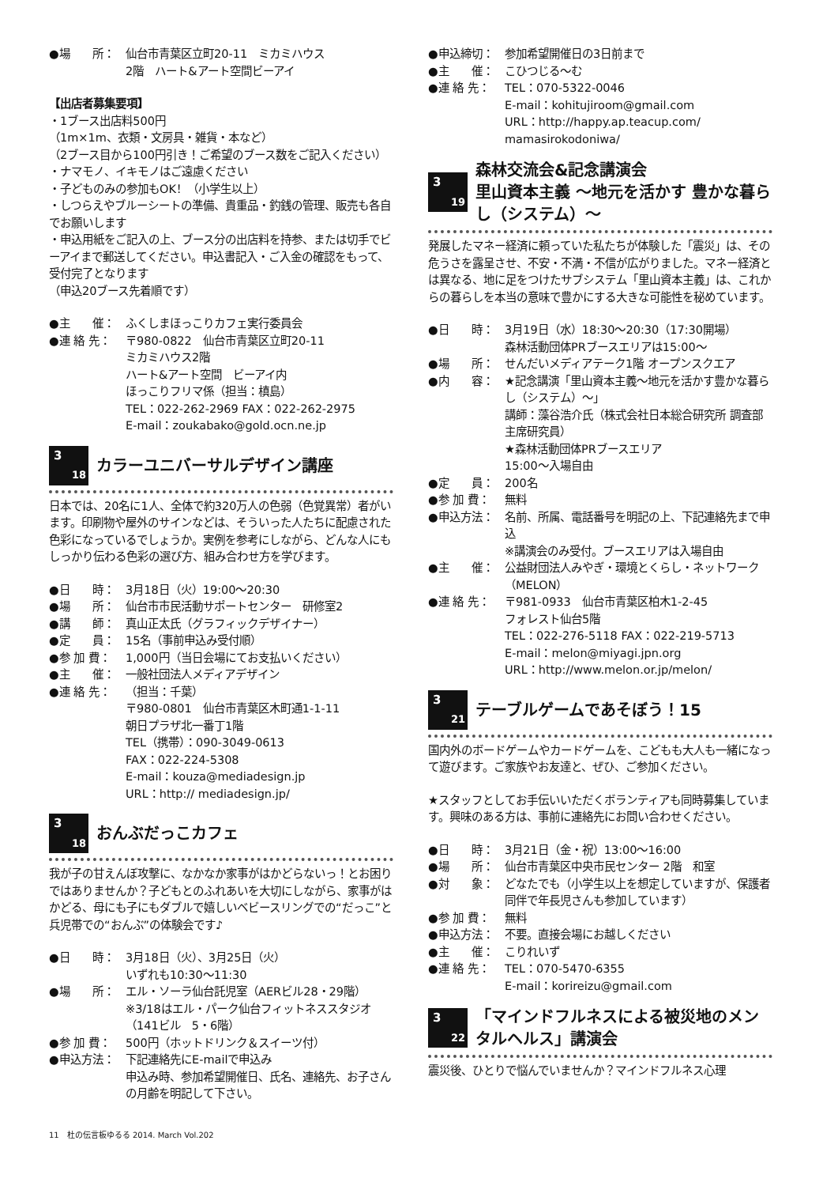●場　　所： 仙台市青葉区立町20-11　ミカミハウス
2階　ハート&アート空間ビーアイ
【出店者募集要項】
・1ブース出店料500円
（1m×1m、衣類・文房具・雑貨・本など）
（2ブース目から100円引き！ご希望のブース数をご記入ください）
・ナマモノ、イキモノはご遠慮ください
・子どものみの参加もOK！（小学生以上）
・しつらえやブルーシートの準備、貴重品・釣銭の管理、販売も各自でお願いします
・申込用紙をご記入の上、ブース分の出店料を持参、または切手でビーアイまで郵送してください。申込書記入・ご入金の確認をもって、受付完了となります
（申込20ブース先着順です）
●主　　催： ふくしまほっこりカフェ実行委員会
●連 絡 先： 〒980-0822　仙台市青葉区立町20-11
ミカミハウス2階
ハート&アート空間　ビーアイ内
ほっこりフリマ係（担当：槙島）
TEL：022-262-2969 FAX：022-262-2975
E-mail：zoukabako@gold.ocn.ne.jp
3
18
カラーユニバーサルデザイン講座
日本では、20名に1人、全体で約320万人の色弱（色覚異常）者がいます。印刷物や屋外のサインなどは、そういった人たちに配慮された色彩になっているでしょうか。実例を参考にしながら、どんな人にもしっかり伝わる色彩の選び方、組み合わせ方を学びます。
●日　　時： 3月18日（火）19:00〜20:30
●場　　所： 仙台市市民活動サポートセンター　研修室2
●講　　師： 真山正太氏（グラフィックデザイナー）
●定　　員： 15名（事前申込み受付順）
●参 加 費： 1,000円（当日会場にてお支払いください）
●主　　催： 一般社団法人メディアデザイン
●連 絡 先： （担当：千葉）
〒980-0801　仙台市青葉区木町通1-1-11
朝日プラザ北一番丁1階
TEL（携帯）：090-3049-0613
FAX：022-224-5308
E-mail：kouza@mediadesign.jp
URL：http:// mediadesign.jp/
3
18
おんぶだっこカフェ
我が子の甘えんぼ攻撃に、なかなか家事がはかどらないっ！とお困りではありませんか？子どもとのふれあいを大切にしながら、家事がはかどる、母にも子にもダブルで嬉しいベビースリングでの“だっこ”と兵児帯での“おんぶ”の体験会です♪
●日　　時： 3月18日（火）、3月25日（火）
いずれも10:30〜11:30
●場　　所： エル・ソーラ仙台託児室（AERビル28・29階）
※3/18はエル・パーク仙台フィットネススタジオ（141ビル　5・6階）
●参 加 費： 500円（ホットドリンク＆スイーツ付）
●申込方法： 下記連絡先にE-mailで申込み
申込み時、参加希望開催日、氏名、連絡先、お子さんの月齢を明記して下さい。
●申込締切： 参加希望開催日の3日前まで
●主　　催： こひつじる〜む
●連 絡 先： TEL：070-5322-0046
E-mail：kohitujiroom@gmail.com
URL：http://happy.ap.teacup.com/
mamasirokodoniwa/
3
19
森林交流会&記念講演会
里山資本主義 〜地元を活かす 豊かな暮らし（システム）〜
発展したマネー経済に頼っていた私たちが体験した「震災」は、その危うさを露呈させ、不安・不満・不信が広がりました。マネー経済とは異なる、地に足をつけたサブシステム「里山資本主義」は、これからの暮らしを本当の意味で豊かにする大きな可能性を秘めています。
●日　　時： 3月19日（水）18:30〜20:30（17:30開場）
森林活動団体PRブースエリアは15:00〜
●場　　所： せんだいメディアテーク1階 オープンスクエア
●内　　容： ★記念講演「里山資本主義〜地元を活かす豊かな暮らし（システム）〜」
講師：藻谷浩介氏（株式会社日本総合研究所 調査部 主席研究員）
★森林活動団体PRブースエリア
15:00〜入場自由
●定　　員： 200名
●参 加 費： 無料
●申込方法： 名前、所属、電話番号を明記の上、下記連絡先まで申込
※講演会のみ受付。ブースエリアは入場自由
●主　　催： 公益財団法人みやぎ・環境とくらし・ネットワーク（MELON）
●連 絡 先： 〒981-0933　仙台市青葉区柏木1-2-45
フォレスト仙台5階
TEL：022-276-5118 FAX：022-219-5713
E-mail：melon@miyagi.jpn.org
URL：http://www.melon.or.jp/melon/
3
21
テーブルゲームであそぼう！15
国内外のボードゲームやカードゲームを、こどもも大人も一緒になって遊びます。ご家族やお友達と、ぜひ、ご参加ください。
★スタッフとしてお手伝いいただくボランティアも同時募集しています。興味のある方は、事前に連絡先にお問い合わせください。
●日　　時： 3月21日（金・祝）13:00〜16:00
●場　　所： 仙台市青葉区中央市民センター 2階　和室
●対　　象： どなたでも（小学生以上を想定していますが、保護者同伴で年長児さんも参加しています）
●参 加 費： 無料
●申込方法： 不要。直接会場にお越しください
●主　　催： こりれいず
●連 絡 先： TEL：070-5470-6355
E-mail：korireizu@gmail.com
3
22
「マインドフルネスによる被災地のメンタルヘルス」講演会
震災後、ひとりで悩んでいませんか？マインドフルネス心理
11　杜の伝言板ゆるる 2014. March Vol.202